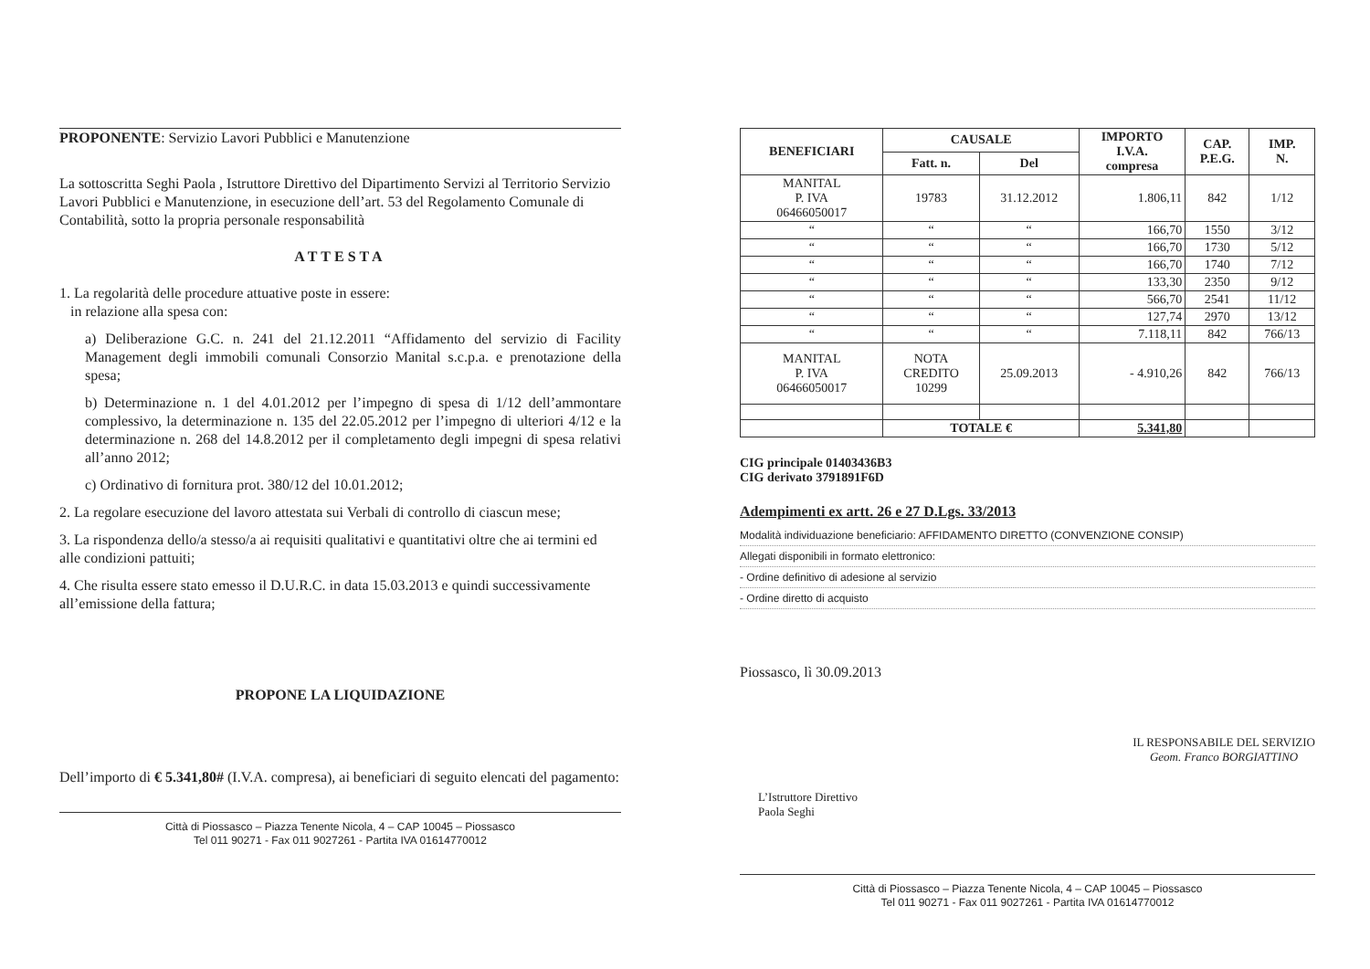PROPONENTE: Servizio Lavori Pubblici e Manutenzione
La sottoscritta Seghi Paola , Istruttore Direttivo del Dipartimento Servizi al Territorio Servizio Lavori Pubblici e Manutenzione, in esecuzione dell’art. 53 del Regolamento Comunale di Contabilità, sotto la propria personale responsabilità
ATTESTA
1. La regolarità delle procedure attuative poste in essere:
in relazione alla spesa con:
a) Deliberazione G.C. n. 241 del 21.12.2011 “Affidamento del servizio di Facility Management degli immobili comunali Consorzio Manital s.c.p.a. e prenotazione della spesa;
b) Determinazione n. 1 del 4.01.2012 per l’impegno di spesa di 1/12 dell’ammontare complessivo, la determinazione n. 135 del 22.05.2012 per l’impegno di ulteriori 4/12 e la determinazione n. 268 del 14.8.2012 per il completamento degli impegni di spesa relativi all’anno 2012;
c) Ordinativo di fornitura prot. 380/12 del 10.01.2012;
2. La regolare esecuzione del lavoro attestata sui Verbali di controllo di ciascun mese;
3. La rispondenza dello/a stesso/a ai requisiti qualitativi e quantitativi oltre che ai termini ed alle condizioni pattuiti;
4. Che risulta essere stato emesso il D.U.R.C. in data 15.03.2013 e quindi successivamente all’emissione della fattura;
PROPONE LA LIQUIDAZIONE
Dell’importo di € 5.341,80# (I.V.A. compresa), ai beneficiari di seguito elencati del pagamento:
Città di Piossasco – Piazza Tenente Nicola, 4 – CAP 10045 – Piossasco
Tel 011 90271 - Fax 011 9027261 - Partita IVA 01614770012
| BENEFICIARI | CAUSALE | | IMPORTO I.V.A. compresa | CAP. P.E.G. | IMP. N. |
| --- | --- | --- | --- | --- | --- |
| | Fatt. n. | Del | | | |
| MANITAL P. IVA 06466050017 | 19783 | 31.12.2012 | 1.806,11 | 842 | 1/12 |
| “ | “ | “ | 166,70 | 1550 | 3/12 |
| “ | “ | “ | 166,70 | 1730 | 5/12 |
| “ | “ | “ | 166,70 | 1740 | 7/12 |
| “ | “ | “ | 133,30 | 2350 | 9/12 |
| “ | “ | “ | 566,70 | 2541 | 11/12 |
| “ | “ | “ | 127,74 | 2970 | 13/12 |
| “ | “ | “ | 7.118,11 | 842 | 766/13 |
| MANITAL P. IVA 06466050017 | NOTA CREDITO 10299 | 25.09.2013 | - 4.910,26 | 842 | 766/13 |
| | TOTALE € | | 5.341,80 | | |
CIG principale 01403436B3
CIG derivato 3791891F6D
Adempimenti ex artt. 26 e 27 D.Lgs. 33/2013
Modalità individuazione beneficiario: AFFIDAMENTO DIRETTO (CONVENZIONE CONSIP)
Allegati disponibili in formato elettronico:
- Ordine definitivo di adesione al servizio
- Ordine diretto di acquisto
Piossasco, lì 30.09.2013
L’Istruttore Direttivo
Paola Seghi
IL RESPONSABILE DEL SERVIZIO
Geom. Franco BORGIATTINO
Città di Piossasco – Piazza Tenente Nicola, 4 – CAP 10045 – Piossasco
Tel 011 90271 - Fax 011 9027261 - Partita IVA 01614770012